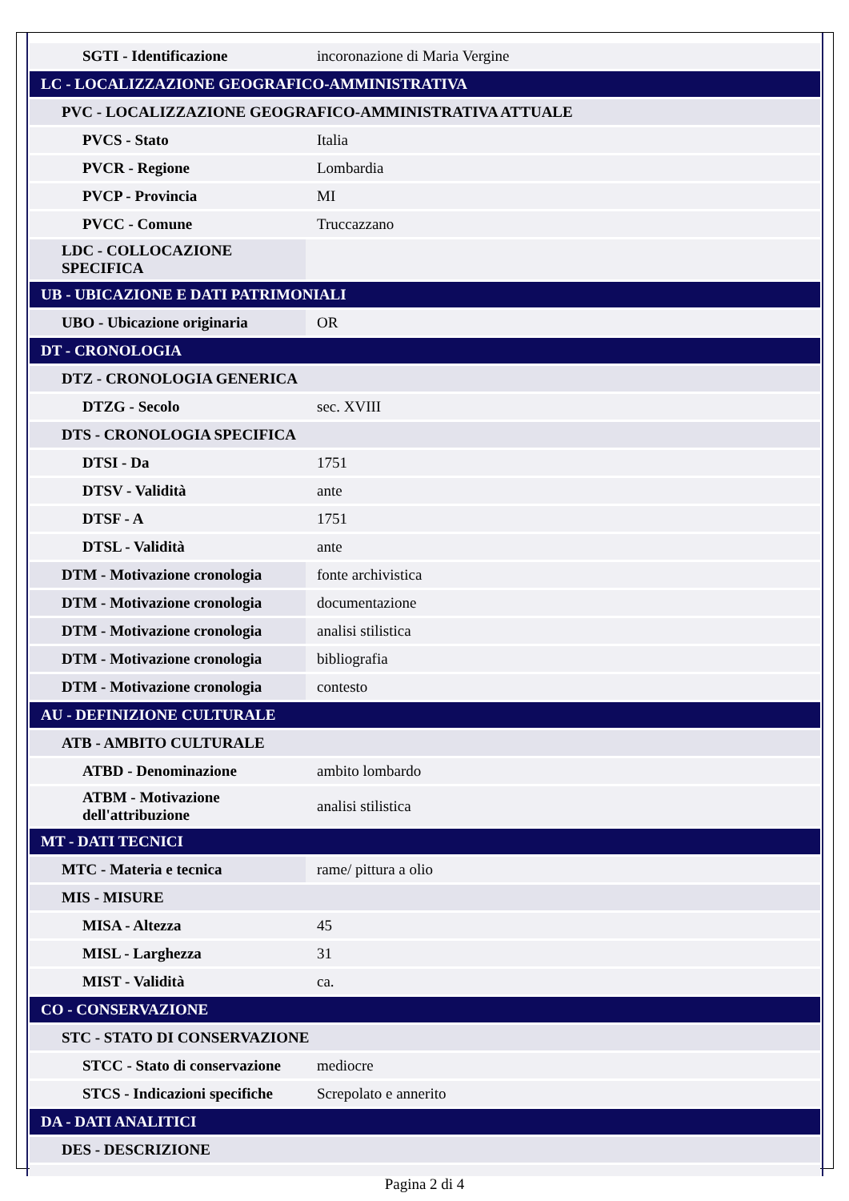| SGTI - Identificazione | incoronazione di Maria Vergine |
| LC - LOCALIZZAZIONE GEOGRAFICO-AMMINISTRATIVA | |
| PVC - LOCALIZZAZIONE GEOGRAFICO-AMMINISTRATIVA ATTUALE | |
| PVCS - Stato | Italia |
| PVCR - Regione | Lombardia |
| PVCP - Provincia | MI |
| PVCC - Comune | Truccazzano |
| LDC - COLLOCAZIONE SPECIFICA | |
| UB - UBICAZIONE E DATI PATRIMONIALI | |
| UBO - Ubicazione originaria | OR |
| DT - CRONOLOGIA | |
| DTZ - CRONOLOGIA GENERICA | |
| DTZG - Secolo | sec. XVIII |
| DTS - CRONOLOGIA SPECIFICA | |
| DTSI - Da | 1751 |
| DTSV - Validità | ante |
| DTSF - A | 1751 |
| DTSL - Validità | ante |
| DTM - Motivazione cronologia | fonte archivistica |
| DTM - Motivazione cronologia | documentazione |
| DTM - Motivazione cronologia | analisi stilistica |
| DTM - Motivazione cronologia | bibliografia |
| DTM - Motivazione cronologia | contesto |
| AU - DEFINIZIONE CULTURALE | |
| ATB - AMBITO CULTURALE | |
| ATBD - Denominazione | ambito lombardo |
| ATBM - Motivazione dell'attribuzione | analisi stilistica |
| MT - DATI TECNICI | |
| MTC - Materia e tecnica | rame/ pittura a olio |
| MIS - MISURE | |
| MISA - Altezza | 45 |
| MISL - Larghezza | 31 |
| MIST - Validità | ca. |
| CO - CONSERVAZIONE | |
| STC - STATO DI CONSERVAZIONE | |
| STCC - Stato di conservazione | mediocre |
| STCS - Indicazioni specifiche | Screpolato e annerito |
| DA - DATI ANALITICI | |
| DES - DESCRIZIONE | |
Pagina 2 di 4